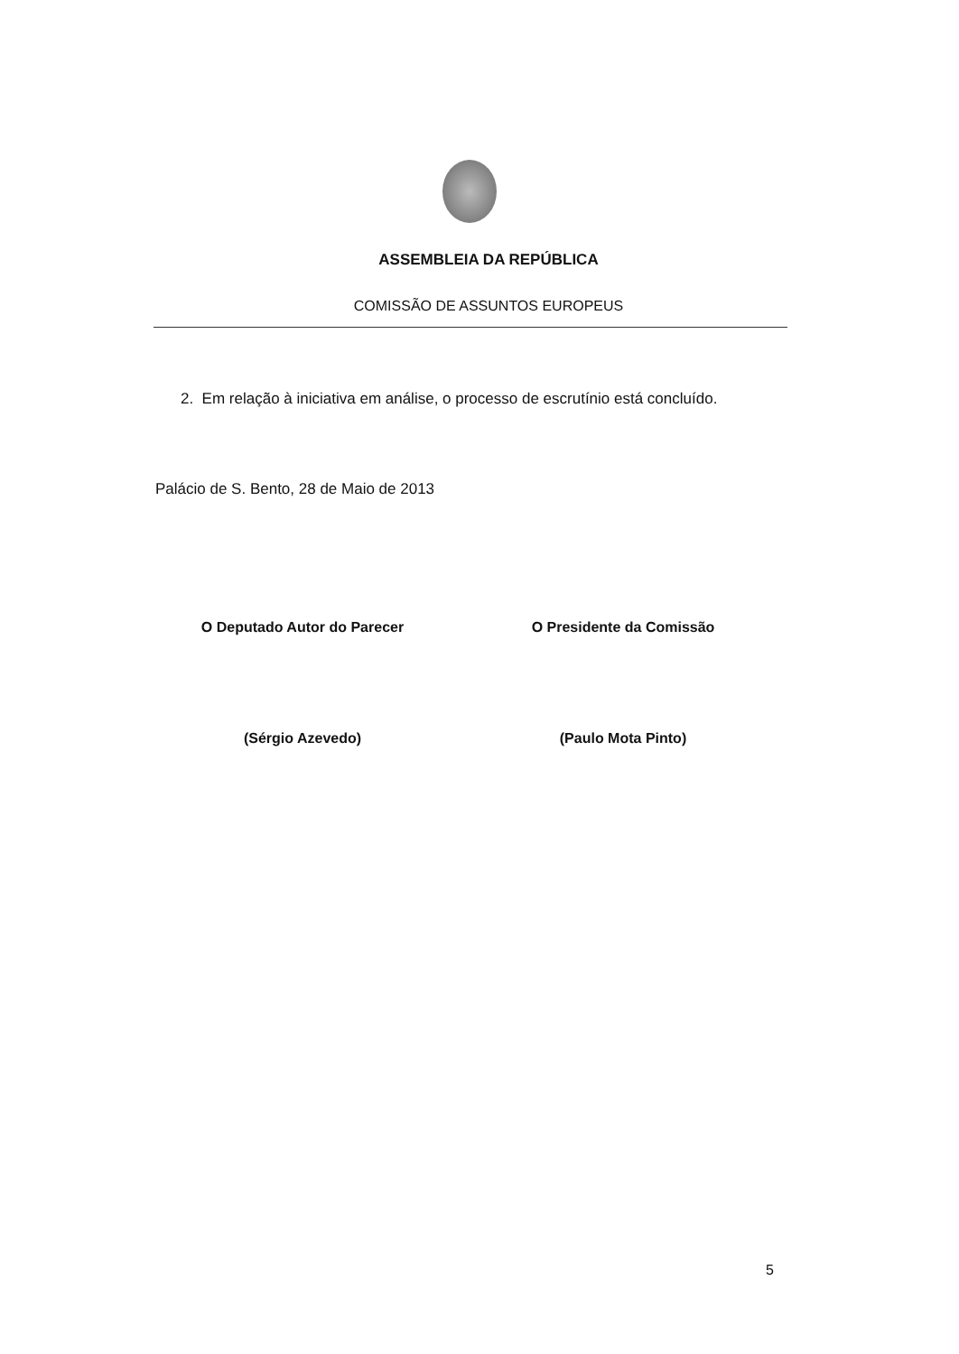ASSEMBLEIA DA REPÚBLICA
COMISSÃO DE ASSUNTOS EUROPEUS
2. Em relação à iniciativa em análise, o processo de escrutínio está concluído.
Palácio de S. Bento, 28 de Maio de 2013
O Deputado Autor do Parecer
(Sérgio Azevedo)
O Presidente da Comissão
(Paulo Mota Pinto)
5